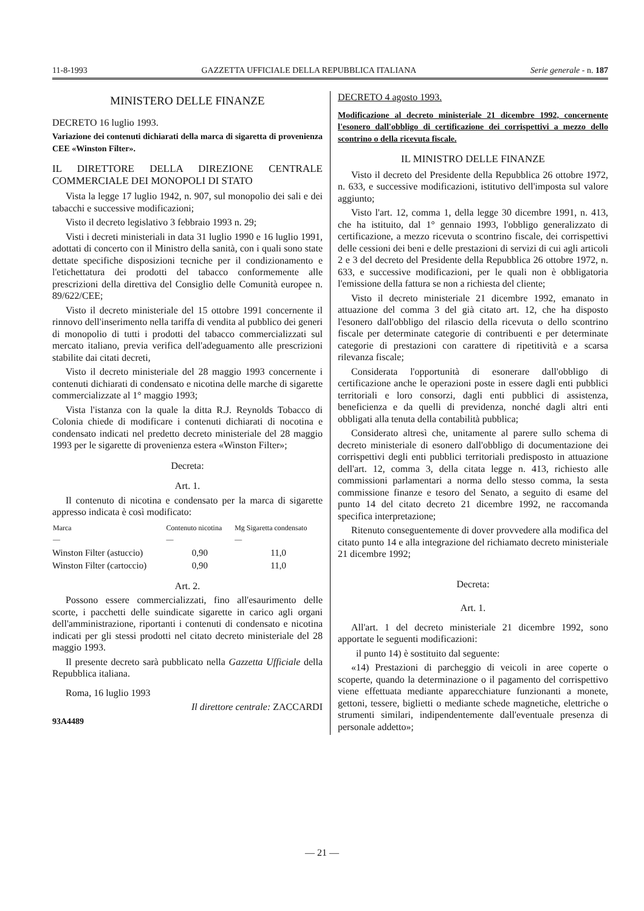11-8-1993 GAZZETTA UFFICIALE DELLA REPUBBLICA ITALIANA Serie generale - n. 187
MINISTERO DELLE FINANZE
DECRETO 16 luglio 1993.
Variazione dei contenuti dichiarati della marca di sigaretta di provenienza CEE «Winston Filter».
IL DIRETTORE DELLA DIREZIONE CENTRALE COMMERCIALE DEI MONOPOLI DI STATO
Vista la legge 17 luglio 1942, n. 907, sul monopolio dei sali e dei tabacchi e successive modificazioni;
Visto il decreto legislativo 3 febbraio 1993 n. 29;
Visti i decreti ministeriali in data 31 luglio 1990 e 16 luglio 1991, adottati di concerto con il Ministro della sanità, con i quali sono state dettate specifiche disposizioni tecniche per il condizionamento e l'etichettatura dei prodotti del tabacco conformemente alle prescrizioni della direttiva del Consiglio delle Comunità europee n. 89/622/CEE;
Visto il decreto ministeriale del 15 ottobre 1991 concernente il rinnovo dell'inserimento nella tariffa di vendita al pubblico dei generi di monopolio di tutti i prodotti del tabacco commercializzati sul mercato italiano, previa verifica dell'adeguamento alle prescrizioni stabilite dai citati decreti,
Visto il decreto ministeriale del 28 maggio 1993 concernente i contenuti dichiarati di condensato e nicotina delle marche di sigarette commercializzate al 1° maggio 1993;
Vista l'istanza con la quale la ditta R.J. Reynolds Tobacco di Colonia chiede di modificare i contenuti dichiarati di nocotina e condensato indicati nel predetto decreto ministeriale del 28 maggio 1993 per le sigarette di provenienza estera «Winston Filter»;
Decreta:
Art. 1.
Il contenuto di nicotina e condensato per la marca di sigarette appresso indicata è così modificato:
| Marca — | Contenuto nicotina — | Mg Sigaretta condensato — |
| --- | --- | --- |
| Winston Filter (astuccio) | 0,90 | 11,0 |
| Winston Filter (cartoccio) | 0,90 | 11,0 |
Art. 2.
Possono essere commercializzati, fino all'esaurimento delle scorte, i pacchetti delle suindicate sigarette in carico agli organi dell'amministrazione, riportanti i contenuti di condensato e nicotina indicati per gli stessi prodotti nel citato decreto ministeriale del 28 maggio 1993.
Il presente decreto sarà pubblicato nella Gazzetta Ufficiale della Repubblica italiana.
Roma, 16 luglio 1993
Il direttore centrale: ZACCARDI
93A4489
DECRETO 4 agosto 1993.
Modificazione al decreto ministeriale 21 dicembre 1992, concernente l'esonero dall'obbligo di certificazione dei corrispettivi a mezzo dello scontrino o della ricevuta fiscale.
IL MINISTRO DELLE FINANZE
Visto il decreto del Presidente della Repubblica 26 ottobre 1972, n. 633, e successive modificazioni, istitutivo dell'imposta sul valore aggiunto;
Visto l'art. 12, comma 1, della legge 30 dicembre 1991, n. 413, che ha istituito, dal 1° gennaio 1993, l'obbligo generalizzato di certificazione, a mezzo ricevuta o scontrino fiscale, dei corrispettivi delle cessioni dei beni e delle prestazioni di servizi di cui agli articoli 2 e 3 del decreto del Presidente della Repubblica 26 ottobre 1972, n. 633, e successive modificazioni, per le quali non è obbligatoria l'emissione della fattura se non a richiesta del cliente;
Visto il decreto ministeriale 21 dicembre 1992, emanato in attuazione del comma 3 del già citato art. 12, che ha disposto l'esonero dall'obbligo del rilascio della ricevuta o dello scontrino fiscale per determinate categorie di contribuenti e per determinate categorie di prestazioni con carattere di ripetitività e a scarsa rilevanza fiscale;
Considerata l'opportunità di esonerare dall'obbligo di certificazione anche le operazioni poste in essere dagli enti pubblici territoriali e loro consorzi, dagli enti pubblici di assistenza, beneficienza e da quelli di previdenza, nonché dagli altri enti obbligati alla tenuta della contabilità pubblica;
Considerato altresì che, unitamente al parere sullo schema di decreto ministeriale di esonero dall'obbligo di documentazione dei corrispettivi degli enti pubblici territoriali predisposto in attuazione dell'art. 12, comma 3, della citata legge n. 413, richiesto alle commissioni parlamentari a norma dello stesso comma, la sesta commissione finanze e tesoro del Senato, a seguito di esame del punto 14 del citato decreto 21 dicembre 1992, ne raccomanda specifica interpretazione;
Ritenuto conseguentemente di dover provvedere alla modifica del citato punto 14 e alla integrazione del richiamato decreto ministeriale 21 dicembre 1992;
Decreta:
Art. 1.
All'art. 1 del decreto ministeriale 21 dicembre 1992, sono apportate le seguenti modificazioni:
il punto 14) è sostituito dal seguente:
«14) Prestazioni di parcheggio di veicoli in aree coperte o scoperte, quando la determinazione o il pagamento del corrispettivo viene effettuata mediante apparecchiature funzionanti a monete, gettoni, tessere, biglietti o mediante schede magnetiche, elettriche o strumenti similari, indipendentemente dall'eventuale presenza di personale addetto»;
— 21 —